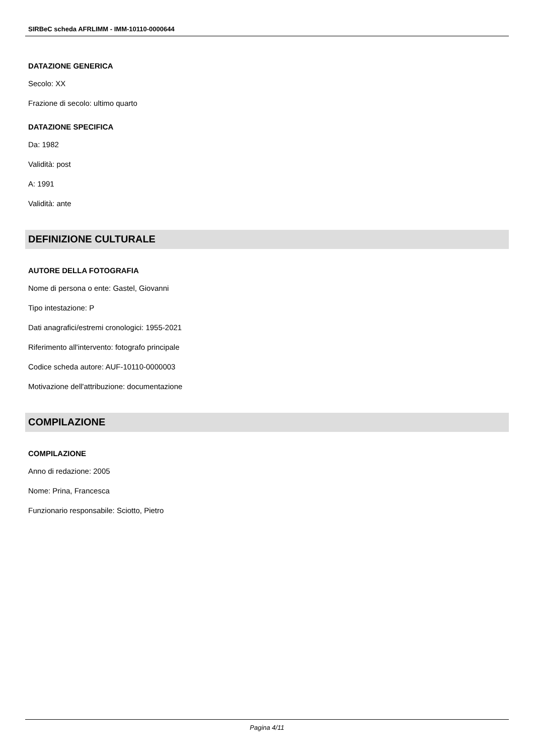SIRBeC scheda AFRLIMM - IMM-10110-0000644
DATAZIONE GENERICA
Secolo: XX
Frazione di secolo: ultimo quarto
DATAZIONE SPECIFICA
Da: 1982
Validità: post
A: 1991
Validità: ante
DEFINIZIONE CULTURALE
AUTORE DELLA FOTOGRAFIA
Nome di persona o ente: Gastel, Giovanni
Tipo intestazione: P
Dati anagrafici/estremi cronologici: 1955-2021
Riferimento all'intervento: fotografo principale
Codice scheda autore: AUF-10110-0000003
Motivazione dell'attribuzione: documentazione
COMPILAZIONE
COMPILAZIONE
Anno di redazione: 2005
Nome: Prina, Francesca
Funzionario responsabile: Sciotto, Pietro
Pagina 4/11